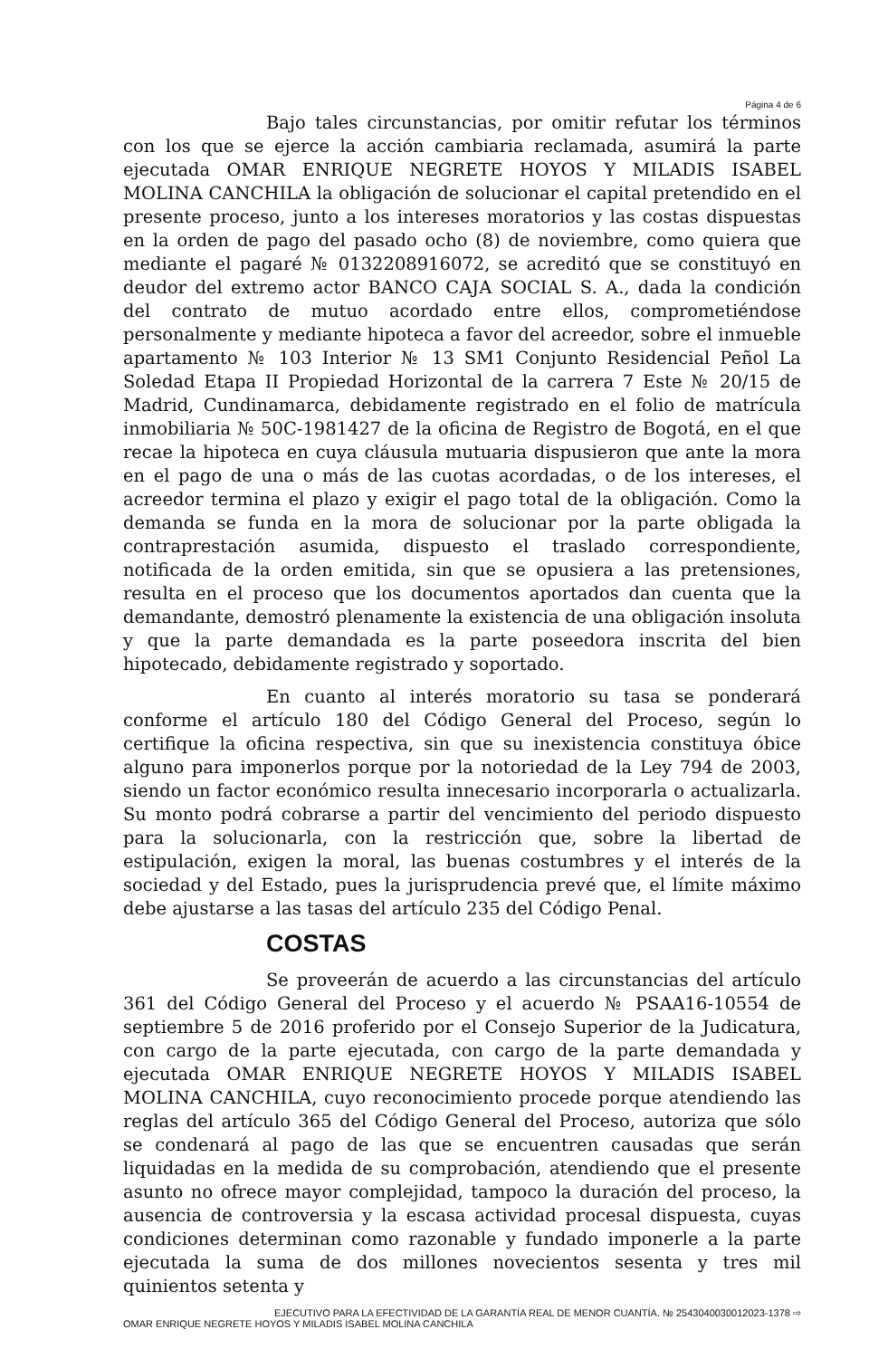Página 4 de 6
Bajo tales circunstancias, por omitir refutar los términos con los que se ejerce la acción cambiaria reclamada, asumirá la parte ejecutada OMAR ENRIQUE NEGRETE HOYOS Y MILADIS ISABEL MOLINA CANCHILA la obligación de solucionar el capital pretendido en el presente proceso, junto a los intereses moratorios y las costas dispuestas en la orden de pago del pasado ocho (8) de noviembre, como quiera que mediante el pagaré № 0132208916072, se acreditó que se constituyó en deudor del extremo actor BANCO CAJA SOCIAL S. A., dada la condición del contrato de mutuo acordado entre ellos, comprometiéndose personalmente y mediante hipoteca a favor del acreedor, sobre el inmueble apartamento № 103 Interior № 13 SM1 Conjunto Residencial Peñol La Soledad Etapa II Propiedad Horizontal de la carrera 7 Este № 20/15 de Madrid, Cundinamarca, debidamente registrado en el folio de matrícula inmobiliaria № 50C-1981427 de la oficina de Registro de Bogotá, en el que recae la hipoteca en cuya cláusula mutuaria dispusieron que ante la mora en el pago de una o más de las cuotas acordadas, o de los intereses, el acreedor termina el plazo y exigir el pago total de la obligación. Como la demanda se funda en la mora de solucionar por la parte obligada la contraprestación asumida, dispuesto el traslado correspondiente, notificada de la orden emitida, sin que se opusiera a las pretensiones, resulta en el proceso que los documentos aportados dan cuenta que la demandante, demostró plenamente la existencia de una obligación insoluta y que la parte demandada es la parte poseedora inscrita del bien hipotecado, debidamente registrado y soportado.
En cuanto al interés moratorio su tasa se ponderará conforme el artículo 180 del Código General del Proceso, según lo certifique la oficina respectiva, sin que su inexistencia constituya óbice alguno para imponerlos porque por la notoriedad de la Ley 794 de 2003, siendo un factor económico resulta innecesario incorporarla o actualizarla. Su monto podrá cobrarse a partir del vencimiento del periodo dispuesto para la solucionarla, con la restricción que, sobre la libertad de estipulación, exigen la moral, las buenas costumbres y el interés de la sociedad y del Estado, pues la jurisprudencia prevé que, el límite máximo debe ajustarse a las tasas del artículo 235 del Código Penal.
COSTAS
Se proveerán de acuerdo a las circunstancias del artículo 361 del Código General del Proceso y el acuerdo № PSAA16-10554 de septiembre 5 de 2016 proferido por el Consejo Superior de la Judicatura, con cargo de la parte ejecutada, con cargo de la parte demandada y ejecutada OMAR ENRIQUE NEGRETE HOYOS Y MILADIS ISABEL MOLINA CANCHILA, cuyo reconocimiento procede porque atendiendo las reglas del artículo 365 del Código General del Proceso, autoriza que sólo se condenará al pago de las que se encuentren causadas que serán liquidadas en la medida de su comprobación, atendiendo que el presente asunto no ofrece mayor complejidad, tampoco la duración del proceso, la ausencia de controversia y la escasa actividad procesal dispuesta, cuyas condiciones determinan como razonable y fundado imponerle a la parte ejecutada la suma de dos millones novecientos sesenta y tres mil quinientos setenta y
EJECUTIVO PARA LA EFECTIVIDAD DE LA GARANTÍA REAL DE MENOR CUANTÍA. № 2543040030012023-1378 ⇨
OMAR ENRIQUE NEGRETE HOYOS Y MILADIS ISABEL MOLINA CANCHILA